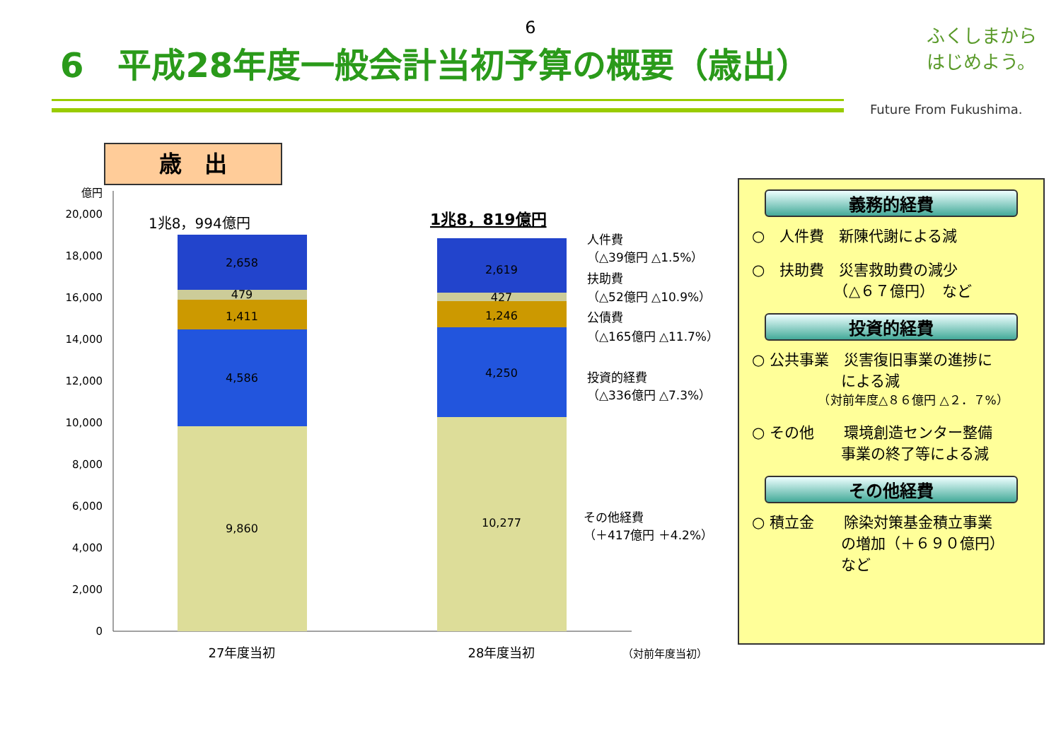6
6　平成28年度一般会計当初予算の概要（歳出）
ふくしまから
はじめよう。
Future From Fukushima.
歳　出
億円
20,000
18,000
16,000
14,000
12,000
10,000
8,000
6,000
4,000
2,000
0
1兆8，994億円
1兆8，819億円
2,658
479
1,411
4,586
9,860
2,619
427
1,246
4,250
10,277
27年度当初
28年度当初
人件費
（△39億円 △1.5%）
扶助費
（△52億円 △10.9%）
公債費
（△165億円 △11.7%）
投資的経費
（△336億円 △7.3%）
その他経費
（＋417億円 ＋4.2%）
（対前年度当初）
義務的経費
○　人件費　新陳代謝による減
○　扶助費　災害救助費の減少
　　　　　　（△６７億円）　など
投資的経費
○ 公共事業　災害復旧事業の進捗に
　　　　　　による減
　　　　　　（対前年度△８６億円 △２．７%）
○ その他　　環境創造センター整備
　　　　　　事業の終了等による減
その他経費
○ 積立金　　除染対策基金積立事業
　　　　　　の増加（＋６９０億円）
　　　　　　など